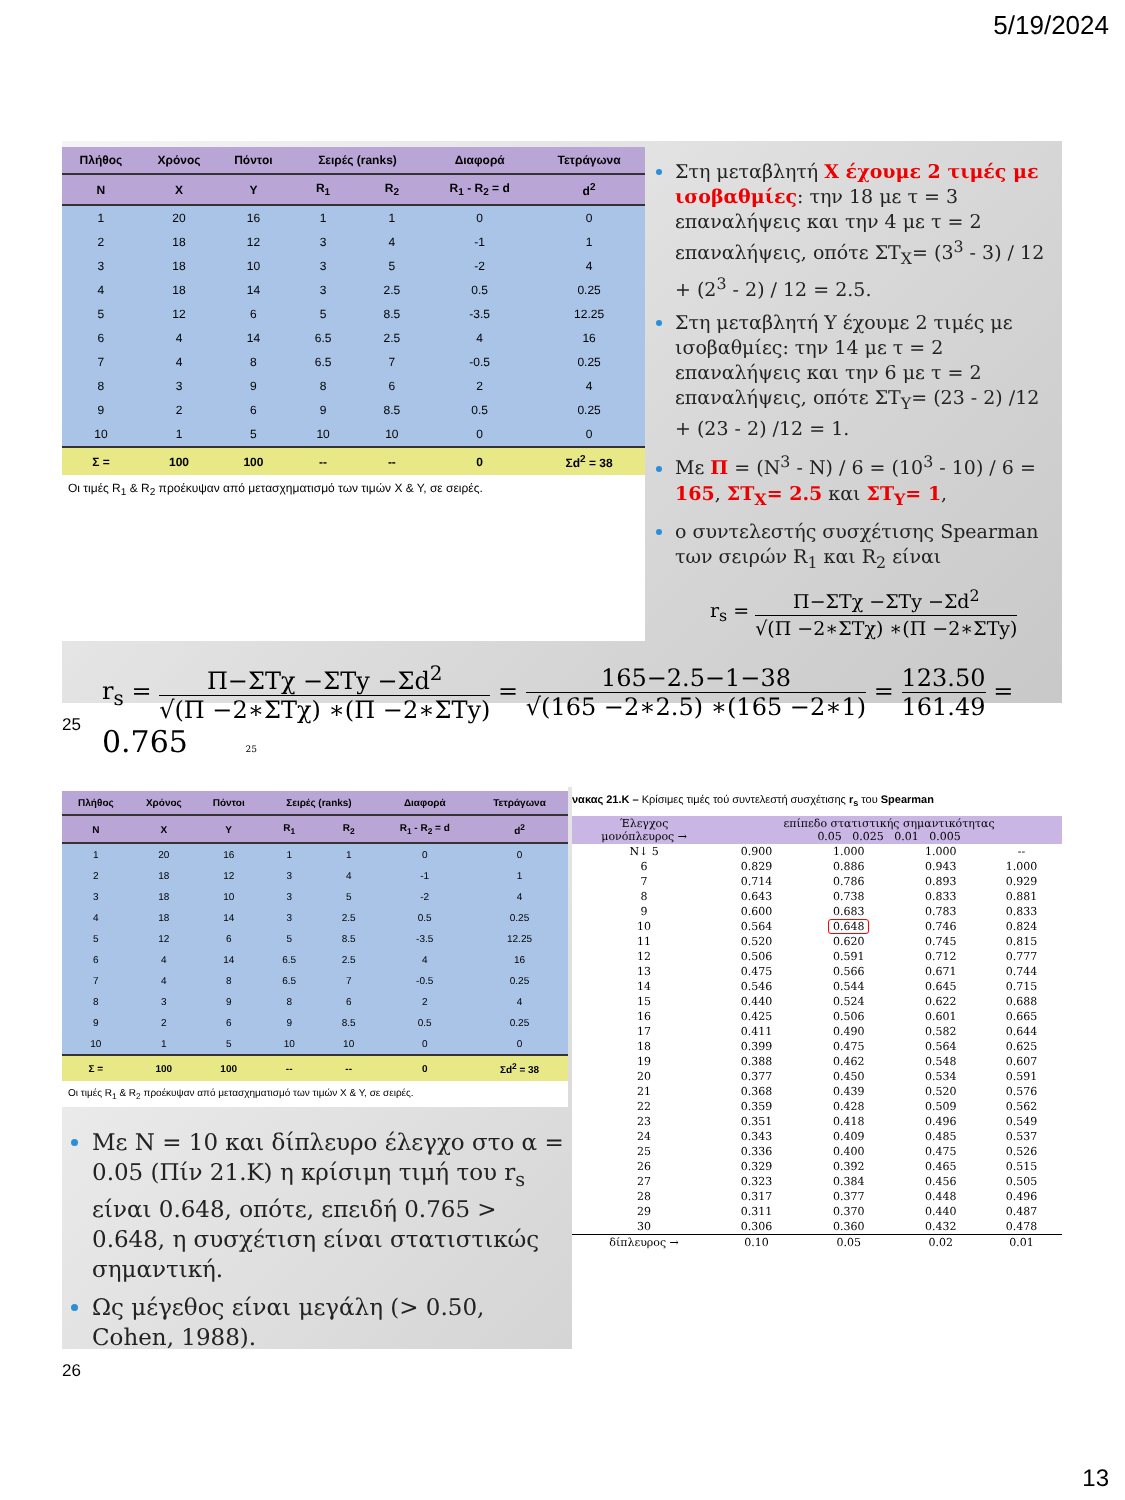5/19/2024
| Πλήθος | Χρόνος | Πόντοι | Σειρές (ranks) | | Διαφορά | Τετράγωνα |
| --- | --- | --- | --- | --- | --- | --- |
| N | X | Y | R<sub>1</sub> | R<sub>2</sub> | R<sub>1</sub> - R<sub>2</sub> = d | d<sup>2</sup> |
| 1 | 20 | 16 | 1 | 1 | 0 | 0 |
| 2 | 18 | 12 | 3 | 4 | -1 | 1 |
| 3 | 18 | 10 | 3 | 5 | -2 | 4 |
| 4 | 18 | 14 | 3 | 2.5 | 0.5 | 0.25 |
| 5 | 12 | 6 | 5 | 8.5 | -3.5 | 12.25 |
| 6 | 4 | 14 | 6.5 | 2.5 | 4 | 16 |
| 7 | 4 | 8 | 6.5 | 7 | -0.5 | 0.25 |
| 8 | 3 | 9 | 8 | 6 | 2 | 4 |
| 9 | 2 | 6 | 9 | 8.5 | 0.5 | 0.25 |
| 10 | 1 | 5 | 10 | 10 | 0 | 0 |
| Σ = | 100 | 100 | -- | -- | 0 | Σd<sup>2</sup> = 38 |
Οι τιμές R<sub>1</sub> & R<sub>2</sub> προέκυψαν από μετασχηματισμό των τιμών X & Y, σε σειρές.
Στη μεταβλητή X έχουμε 2 τιμές με ισοβαθμίες: την 18 με τ = 3 επαναλήψεις και την 4 με τ = 2 επαναλήψεις, οπότε ΣΤ<sub>X</sub>= (3<sup>3</sup> - 3) / 12 + (2<sup>3</sup> - 2) / 12 = 2.5.
Στη μεταβλητή Y έχουμε 2 τιμές με ισοβαθμίες: την 14 με τ = 2 επαναλήψεις και την 6 με τ = 2 επαναλήψεις, οπότε ΣΤ<sub>Y</sub>= (23 - 2) /12 + (23 - 2) /12 = 1.
Με Π = (N<sup>3</sup> - N) / 6 = (10<sup>3</sup> - 10) / 6 = 165, ΣΤ<sub>X</sub>= 2.5 και ΣΤ<sub>Y</sub>= 1,
ο συντελεστής συσχέτισης Spearman των σειρών R<sub>1</sub> και R<sub>2</sub> είναι
r<sub>s</sub> = Π−ΣΤχ −ΣΤy −Σd<sup>2</sup> √(Π −2∗ΣΤχ) ∗(Π −2∗ΣΤy)
r<sub>s</sub> = Π−ΣΤχ −ΣΤy −Σd<sup>2</sup> √(Π −2∗ΣΤχ) ∗(Π −2∗ΣΤy) = 165−2.5−1−38 √(165 −2∗2.5) ∗(165 −2∗1) = 123.50 161.49 = 0.765 25
25
| Πλήθος | Χρόνος | Πόντοι | Σειρές (ranks) | | Διαφορά | Τετράγωνα |
| --- | --- | --- | --- | --- | --- | --- |
| N | X | Y | R<sub>1</sub> | R<sub>2</sub> | R<sub>1</sub> - R<sub>2</sub> = d | d<sup>2</sup> |
| 1 | 20 | 16 | 1 | 1 | 0 | 0 |
| 2 | 18 | 12 | 3 | 4 | -1 | 1 |
| 3 | 18 | 10 | 3 | 5 | -2 | 4 |
| 4 | 18 | 14 | 3 | 2.5 | 0.5 | 0.25 |
| 5 | 12 | 6 | 5 | 8.5 | -3.5 | 12.25 |
| 6 | 4 | 14 | 6.5 | 2.5 | 4 | 16 |
| 7 | 4 | 8 | 6.5 | 7 | -0.5 | 0.25 |
| 8 | 3 | 9 | 8 | 6 | 2 | 4 |
| 9 | 2 | 6 | 9 | 8.5 | 0.5 | 0.25 |
| 10 | 1 | 5 | 10 | 10 | 0 | 0 |
| Σ = | 100 | 100 | -- | -- | 0 | Σd<sup>2</sup> = 38 |
Οι τιμές R<sub>1</sub> & R<sub>2</sub> προέκυψαν από μετασχηματισμό των τιμών X & Y, σε σειρές.
Με N = 10 και δίπλευρο έλεγχο στο α = 0.05 (Πίν 21.Κ) η κρίσιμη τιμή του r<sub>s</sub> είναι 0.648, οπότε, επειδή 0.765 > 0.648, η συσχέτιση είναι στατιστικώς σημαντική.
Ως μέγεθος είναι μεγάλη (> 0.50, Cohen, 1988).
νακας 21.Κ – Κρίσιμες τιμές τού συντελεστή συσχέτισης r<sub>s</sub> του Spearman
| Έλεγχος μονόπλευρος → | επίπεδο στατιστικής σημαντικότητας 0.05 0.025 0.01 0.005 | | | |
| N↓ 5 | 0.900 | 1.000 | 1.000 | -- |
| 6 | 0.829 | 0.886 | 0.943 | 1.000 |
| 7 | 0.714 | 0.786 | 0.893 | 0.929 |
| 8 | 0.643 | 0.738 | 0.833 | 0.881 |
| 9 | 0.600 | 0.683 | 0.783 | 0.833 |
| 10 | 0.564 | 0.648 | 0.746 | 0.824 |
| 11 | 0.520 | 0.620 | 0.745 | 0.815 |
| 12 | 0.506 | 0.591 | 0.712 | 0.777 |
| 13 | 0.475 | 0.566 | 0.671 | 0.744 |
| 14 | 0.546 | 0.544 | 0.645 | 0.715 |
| 15 | 0.440 | 0.524 | 0.622 | 0.688 |
| 16 | 0.425 | 0.506 | 0.601 | 0.665 |
| 17 | 0.411 | 0.490 | 0.582 | 0.644 |
| 18 | 0.399 | 0.475 | 0.564 | 0.625 |
| 19 | 0.388 | 0.462 | 0.548 | 0.607 |
| 20 | 0.377 | 0.450 | 0.534 | 0.591 |
| 21 | 0.368 | 0.439 | 0.520 | 0.576 |
| 22 | 0.359 | 0.428 | 0.509 | 0.562 |
| 23 | 0.351 | 0.418 | 0.496 | 0.549 |
| 24 | 0.343 | 0.409 | 0.485 | 0.537 |
| 25 | 0.336 | 0.400 | 0.475 | 0.526 |
| 26 | 0.329 | 0.392 | 0.465 | 0.515 |
| 27 | 0.323 | 0.384 | 0.456 | 0.505 |
| 28 | 0.317 | 0.377 | 0.448 | 0.496 |
| 29 | 0.311 | 0.370 | 0.440 | 0.487 |
| 30 | 0.306 | 0.360 | 0.432 | 0.478 |
| δίπλευρος → | 0.10 | 0.05 | 0.02 | 0.01 |
26
13